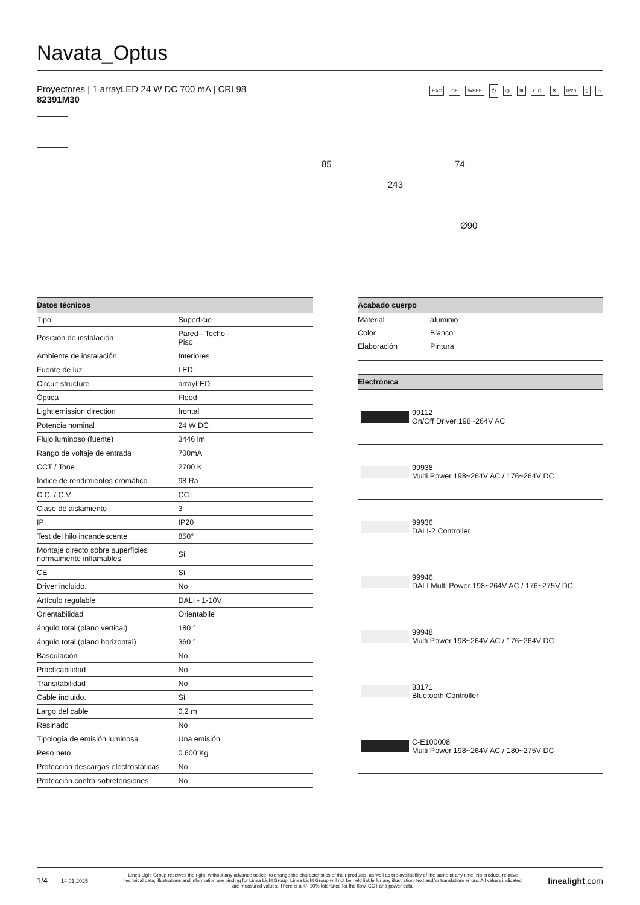Navata_Optus
Proyectores | 1 arrayLED 24 W DC 700 mA | CRI 98
82391M30
EAC CE WEEE ⏻ ◎ III C.C. ⊠ IP20 ▯ ⌂
85 74
243
Ø90
| Datos técnicos | |
| --- | --- |
| Tipo | Superficie |
| Posición de instalación | Pared - Techo - Piso |
| Ambiente de instalación | Interiores |
| Fuente de luz | LED |
| Circuit structure | arrayLED |
| Óptica | Flood |
| Light emission direction | frontal |
| Potencia nominal | 24 W DC |
| Flujo luminoso (fuente) | 3446 lm |
| Rango de voltaje de entrada | 700mA |
| CCT / Tone | 2700 K |
| Índice de rendimientos cromático | 98 Ra |
| C.C. / C.V. | CC |
| Clase de aislamiento | 3 |
| IP | IP20 |
| Test del hilo incandescente | 850° |
| Montaje directo sobre superficies normalmente inflamables | Sí |
| CE | Sí |
| Driver incluido. | No |
| Artículo regulable | DALI - 1-10V |
| Orientabilidad | Orientabile |
| ángulo total (plano vertical) | 180 ° |
| ángulo total (plano horizontal) | 360 ° |
| Basculación | No |
| Practicabilidad | No |
| Transitabilidad | No |
| Cable incluido. | Sí |
| Largo del cable | 0,2 m |
| Resinado | No |
| Tipología de emisión luminosa | Una emisión |
| Peso neto | 0.600 Kg |
| Protección descargas electrostáticas | No |
| Protección contra sobretensiones | No |
| Acabado cuerpo | |
| --- | --- |
| Material | aluminio |
| Color | Blanco |
| Elaboración | Pintura |
| Electrónica | |
| --- | --- |
| | 99112 On/Off Driver 198~264V AC |
| | 99938 Multi Power 198~264V AC / 176~264V DC |
| | 99936 DALI-2 Controller |
| | 99946 DALI Multi Power 198~264V AC / 176~275V DC |
| | 99948 Multi Power 198~264V AC / 176~264V DC |
| | 83171 Bluetooth Controller |
| | C-E100008 Multi Power 198~264V AC / 180~275V DC |
1/4 14.01.2025 Linea Light Group reserves the right, without any advance notice, to change the characteristics of their products, as well as the availability of the same at any time. No product, relative technical data, illustrations and information are binding for Linea Light Group. Linea Light Group will not be held liable for any illustration, text and/or translation\ errors. All values indicated are measured values. There is a +/- 10% tolerance for the flow, CCT and power data. linealight.com